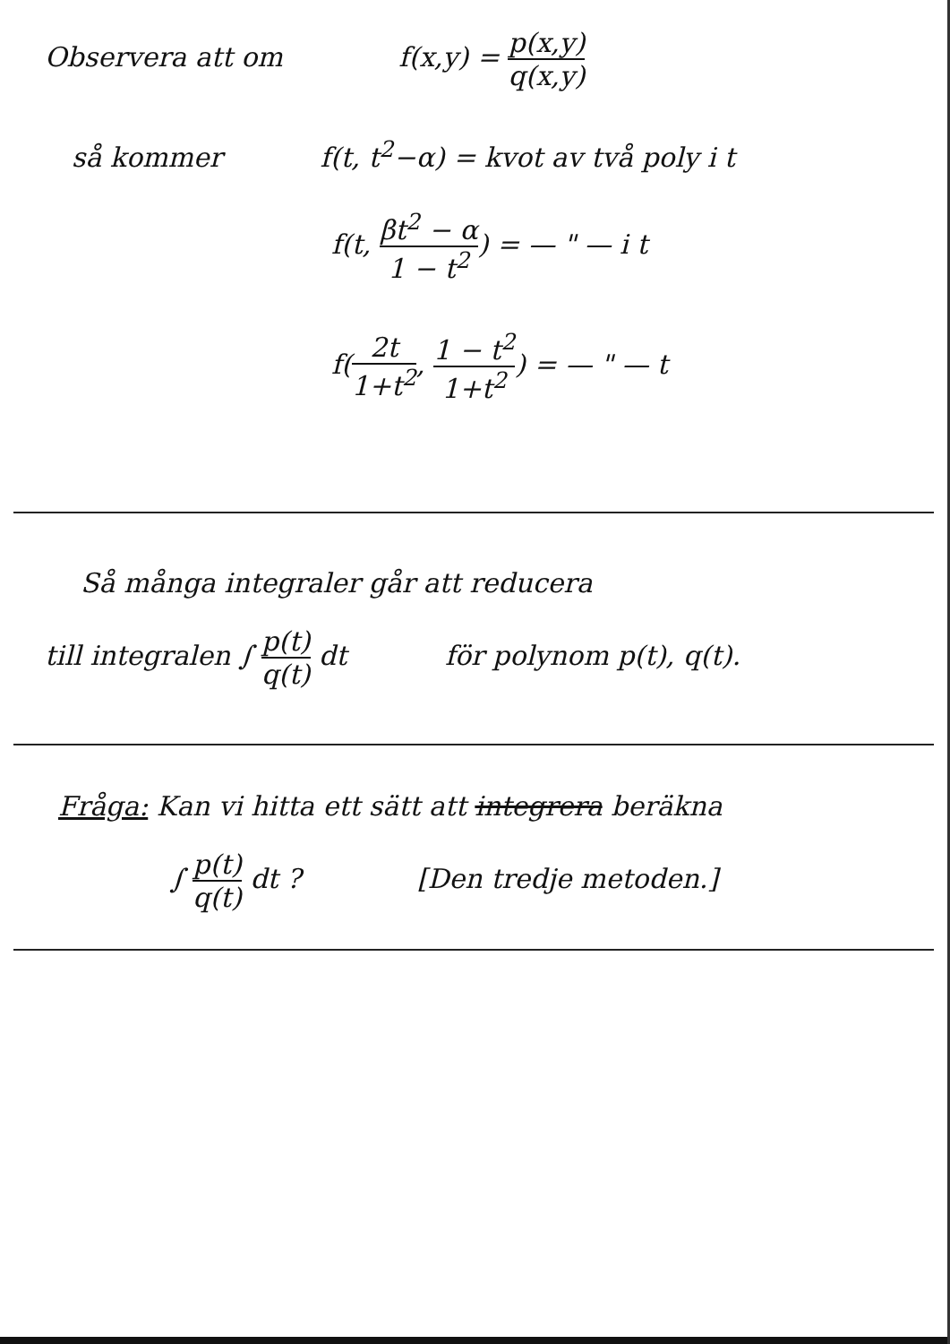Observera att om f(x,y) = p(x,y) q(x,y)
så kommer f(t, t<sup>2</sup>−α) = kvot av två poly i t
f(t, βt<sup>2</sup> − α 1 − t<sup>2</sup>) = — " — i t
f(2t 1+t<sup>2</sup>, 1 − t<sup>2</sup> 1+t<sup>2</sup>) = — " — t
Så många integraler går att reducera
till integralen ∫ p(t) q(t) dt för polynom p(t), q(t).
Fråga: Kan vi hitta ett sätt att integrera beräkna
∫ p(t) q(t) dt ? [Den tredje metoden.]